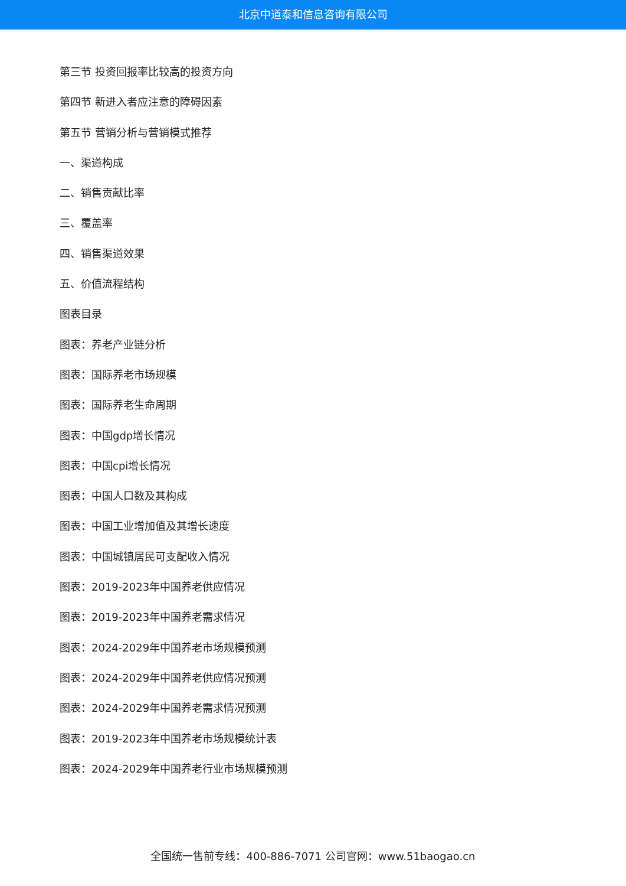北京中道泰和信息咨询有限公司
第三节 投资回报率比较高的投资方向
第四节 新进入者应注意的障碍因素
第五节 营销分析与营销模式推荐
一、渠道构成
二、销售贡献比率
三、覆盖率
四、销售渠道效果
五、价值流程结构
图表目录
图表：养老产业链分析
图表：国际养老市场规模
图表：国际养老生命周期
图表：中国gdp增长情况
图表：中国cpi增长情况
图表：中国人口数及其构成
图表：中国工业增加值及其增长速度
图表：中国城镇居民可支配收入情况
图表：2019-2023年中国养老供应情况
图表：2019-2023年中国养老需求情况
图表：2024-2029年中国养老市场规模预测
图表：2024-2029年中国养老供应情况预测
图表：2024-2029年中国养老需求情况预测
图表：2019-2023年中国养老市场规模统计表
图表：2024-2029年中国养老行业市场规模预测
全国统一售前专线：400-886-7071 公司官网：www.51baogao.cn